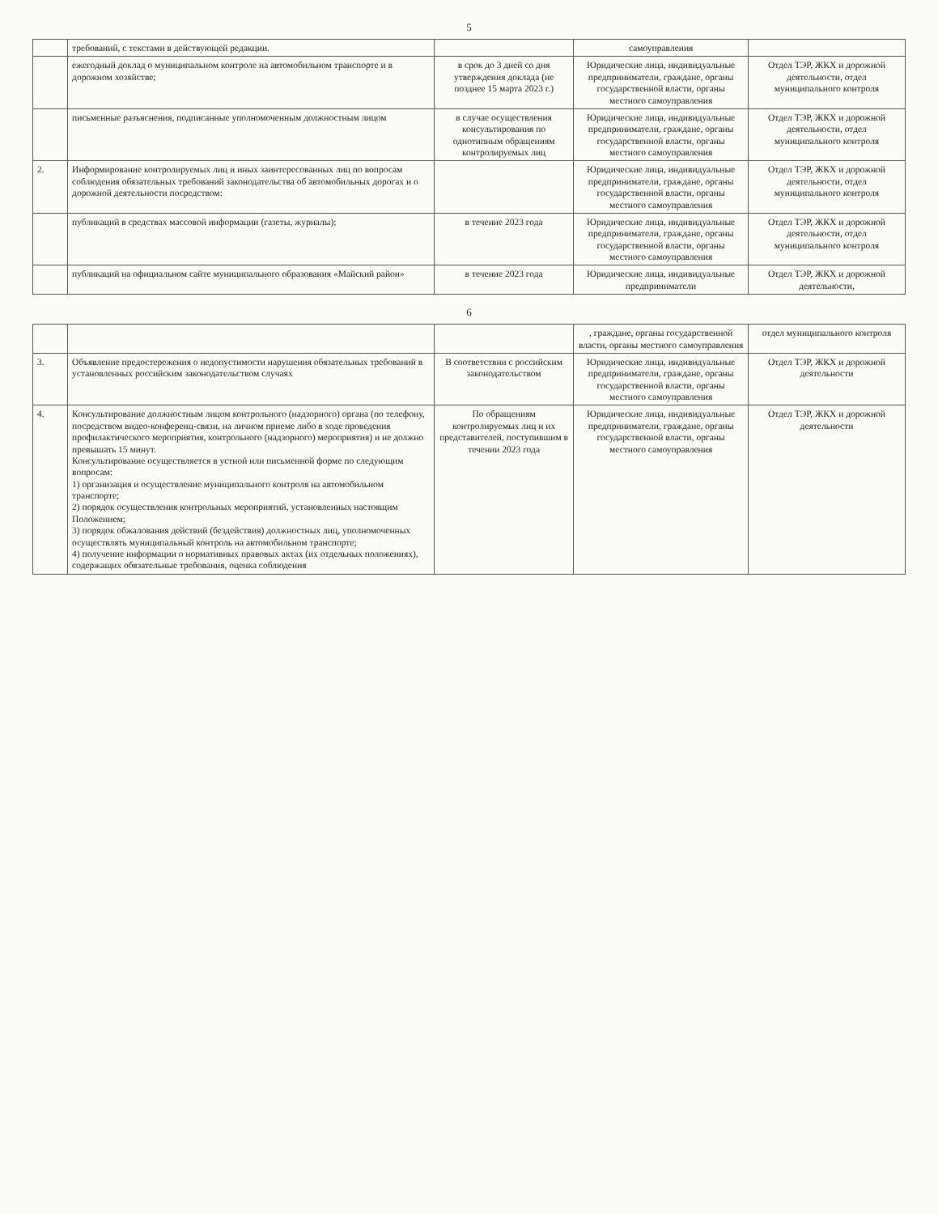5
| | требований, с текстами в действующей редакции. | | самоуправления | |
| | ежегодный доклад о муниципальном контроле на автомобильном транспорте и в дорожном хозяйстве; | в срок до 3 дней со дня утверждения доклада (не позднее 15 марта 2023 г.) | Юридические лица, индивидуальные предприниматели, граждане, органы государственной власти, органы местного самоуправления | Отдел ТЭР, ЖКХ и дорожной деятельности, отдел муниципального контроля |
| | письменные разъяснения, подписанные уполномоченным должностным лицом | в случае осуществления консультирования по однотипным обращениям контролируемых лиц | Юридические лица, индивидуальные предприниматели, граждане, органы государственной власти, органы местного самоуправления | Отдел ТЭР, ЖКХ и дорожной деятельности, отдел муниципального контроля |
| 2. | Информирование контролируемых лиц и иных заинтересованных лиц по вопросам соблюдения обязательных требований законодательства об автомобильных дорогах и о дорожной деятельности посредством: | | Юридические лица, индивидуальные предприниматели, граждане, органы государственной власти, органы местного самоуправления | Отдел ТЭР, ЖКХ и дорожной деятельности, отдел муниципального контроля |
| | публикаций в средствах массовой информации (газеты, журналы); | в течение 2023 года | Юридические лица, индивидуальные предприниматели, граждане, органы государственной власти, органы местного самоуправления | Отдел ТЭР, ЖКХ и дорожной деятельности, отдел муниципального контроля |
| | публикаций на официальном сайте муниципального образования «Майский район» | в течение 2023 года | Юридические лица, индивидуальные предприниматели | Отдел ТЭР, ЖКХ и дорожной деятельности, |
6
| | | | , граждане, органы государственной власти, органы местного самоуправления | отдел муниципального контроля |
| 3. | Объявление предостережения о недопустимости нарушения обязательных требований в установленных российским законодательством случаях | В соответствии с российским законодательством | Юридические лица, индивидуальные предприниматели, граждане, органы государственной власти, органы местного самоуправления | Отдел ТЭР, ЖКХ и дорожной деятельности |
| 4. | Консультирование должностным лицом контрольного (надзорного) органа (по телефону, посредством видео-конференц-связи, на личном приеме либо в ходе проведения профилактического мероприятия, контрольного (надзорного) мероприятия) и не должно превышать 15 минут. Консультирование осуществляется в устной или письменной форме по следующим вопросам: 1) организация и осуществление муниципального контроля на автомобильном транспорте; 2) порядок осуществления контрольных мероприятий, установленных настоящим Положением; 3) порядок обжалования действий (бездействия) должностных лиц, уполномоченных осуществлять муниципальный контроль на автомобильном транспорте; 4) получение информации о нормативных правовых актах (их отдельных положениях), содержащих обязательные требования, оценка соблюдения | По обращениям контролируемых лиц и их представителей, поступившим в течении 2023 года | Юридические лица, индивидуальные предприниматели, граждане, органы государственной власти, органы местного самоуправления | Отдел ТЭР, ЖКХ и дорожной деятельности |